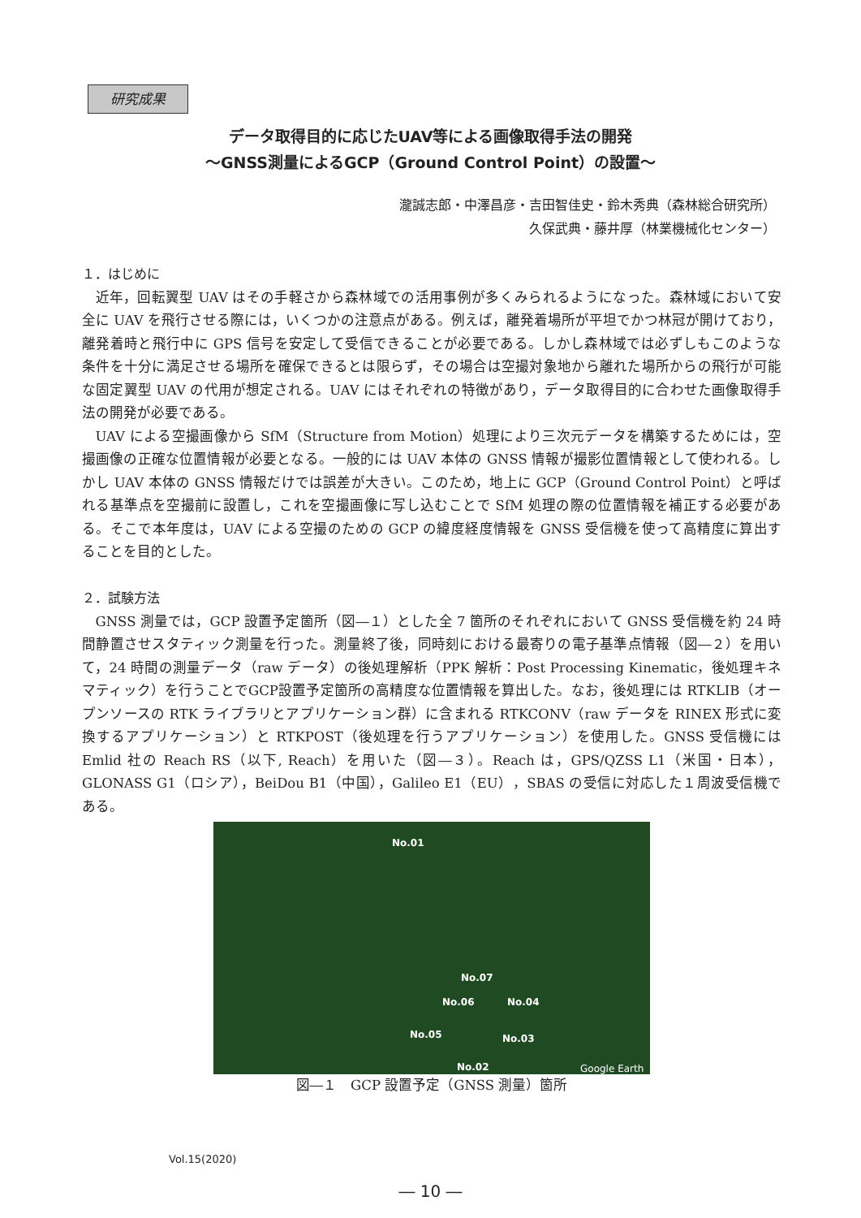研究成果
データ取得目的に応じたUAV等による画像取得手法の開発
～GNSS測量によるGCP（Ground Control Point）の設置～
瀧誠志郎・中澤昌彦・吉田智佳史・鈴木秀典（森林総合研究所）
久保武典・藤井厚（林業機械化センター）
１．はじめに
近年，回転翼型 UAV はその手軽さから森林域での活用事例が多くみられるようになった。森林域において安全に UAV を飛行させる際には，いくつかの注意点がある。例えば，離発着場所が平坦でかつ林冠が開けており，離発着時と飛行中に GPS 信号を安定して受信できることが必要である。しかし森林域では必ずしもこのような条件を十分に満足させる場所を確保できるとは限らず，その場合は空撮対象地から離れた場所からの飛行が可能な固定翼型 UAV の代用が想定される。UAV にはそれぞれの特徴があり，データ取得目的に合わせた画像取得手法の開発が必要である。
UAV による空撮画像から SfM（Structure from Motion）処理により三次元データを構築するためには，空撮画像の正確な位置情報が必要となる。一般的には UAV 本体の GNSS 情報が撮影位置情報として使われる。しかし UAV 本体の GNSS 情報だけでは誤差が大きい。このため，地上に GCP（Ground Control Point）と呼ばれる基準点を空撮前に設置し，これを空撮画像に写し込むことで SfM 処理の際の位置情報を補正する必要がある。そこで本年度は，UAV による空撮のための GCP の緯度経度情報を GNSS 受信機を使って高精度に算出することを目的とした。
２．試験方法
GNSS 測量では，GCP 設置予定箇所（図―１）とした全 7 箇所のそれぞれにおいて GNSS 受信機を約 24 時間静置させスタティック測量を行った。測量終了後，同時刻における最寄りの電子基準点情報（図―２）を用いて，24 時間の測量データ（raw データ）の後処理解析（PPK 解析：Post Processing Kinematic，後処理キネマティック）を行うことでGCP設置予定箇所の高精度な位置情報を算出した。なお，後処理には RTKLIB（オープンソースの RTK ライブラリとアプリケーション群）に含まれる RTKCONV（raw データを RINEX 形式に変換するアプリケーション）と RTKPOST（後処理を行うアプリケーション）を使用した。GNSS 受信機には Emlid 社の Reach RS（以下, Reach）を用いた（図―３）。Reach は，GPS/QZSS L1（米国・日本），GLONASS G1（ロシア），BeiDou B1（中国），Galileo E1（EU），SBAS の受信に対応した１周波受信機である。
No.01
No.07
No.06 No.04
No.05 No.03
No.02 Google Earth
図―１　GCP 設置予定（GNSS 測量）箇所
Vol.15(2020)
― 10 ―